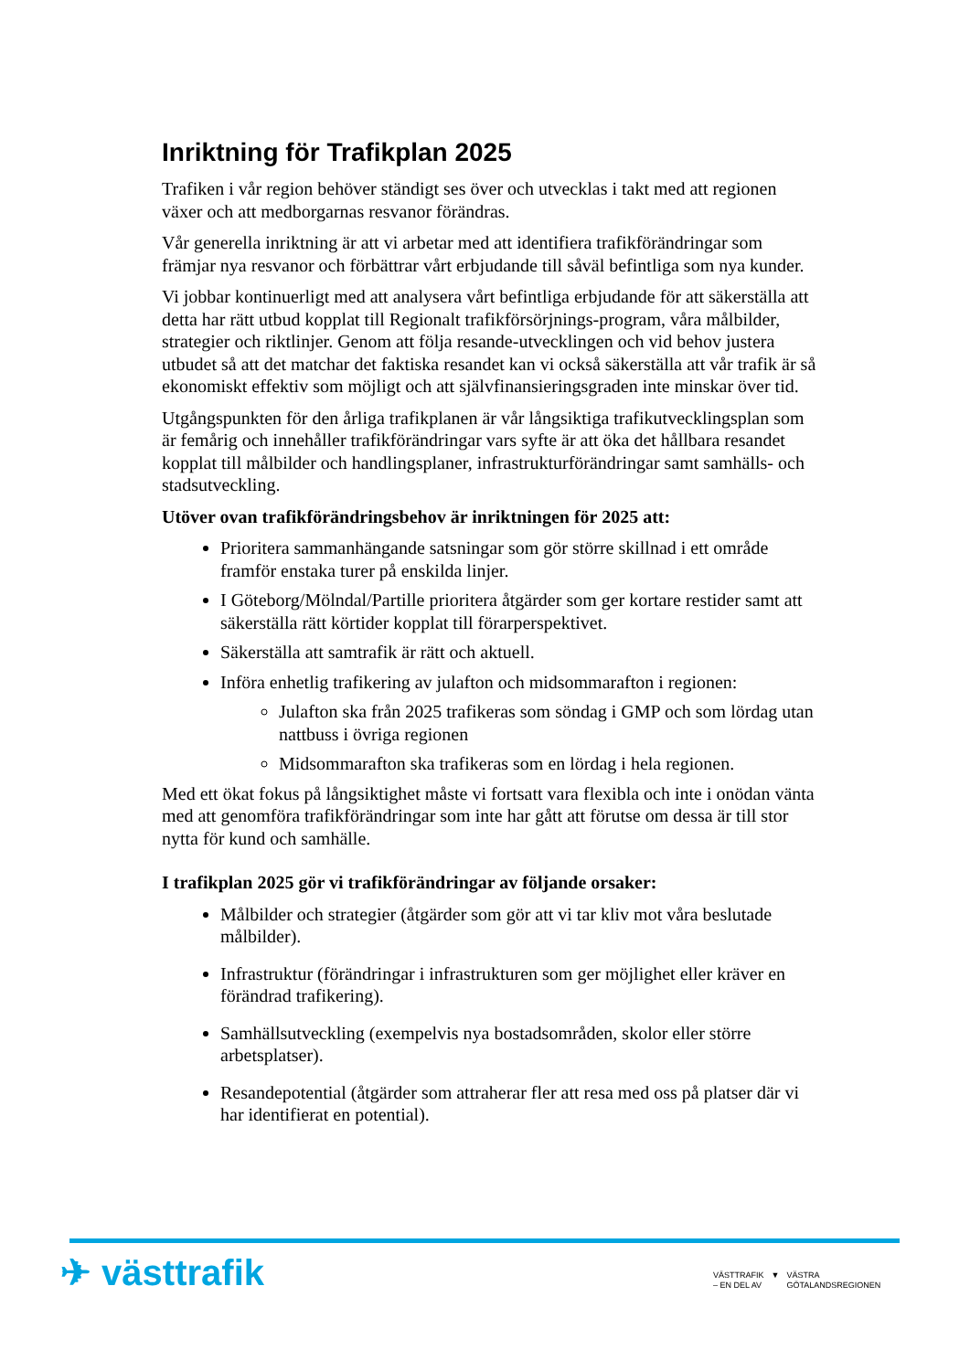Inriktning för Trafikplan 2025
Trafiken i vår region behöver ständigt ses över och utvecklas i takt med att regionen växer och att medborgarnas resvanor förändras.
Vår generella inriktning är att vi arbetar med att identifiera trafikförändringar som främjar nya resvanor och förbättrar vårt erbjudande till såväl befintliga som nya kunder.
Vi jobbar kontinuerligt med att analysera vårt befintliga erbjudande för att säkerställa att detta har rätt utbud kopplat till Regionalt trafikförsörjnings-program, våra målbilder, strategier och riktlinjer. Genom att följa resande-utvecklingen och vid behov justera utbudet så att det matchar det faktiska resandet kan vi också säkerställa att vår trafik är så ekonomiskt effektiv som möjligt och att självfinansieringsgraden inte minskar över tid.
Utgångspunkten för den årliga trafikplanen är vår långsiktiga trafikutvecklingsplan som är femårig och innehåller trafikförändringar vars syfte är att öka det hållbara resandet kopplat till målbilder och handlingsplaner, infrastrukturförändringar samt samhälls- och stadsutveckling.
Utöver ovan trafikförändringsbehov är inriktningen för 2025 att:
Prioritera sammanhängande satsningar som gör större skillnad i ett område framför enstaka turer på enskilda linjer.
I Göteborg/Mölndal/Partille prioritera åtgärder som ger kortare restider samt att säkerställa rätt körtider kopplat till förarperspektivet.
Säkerställa att samtrafik är rätt och aktuell.
Införa enhetlig trafikering av julafton och midsommarafton i regionen:
Julafton ska från 2025 trafikeras som söndag i GMP och som lördag utan nattbuss i övriga regionen
Midsommarafton ska trafikeras som en lördag i hela regionen.
Med ett ökat fokus på långsiktighet måste vi fortsatt vara flexibla och inte i onödan vänta med att genomföra trafikförändringar som inte har gått att förutse om dessa är till stor nytta för kund och samhälle.
I trafikplan 2025 gör vi trafikförändringar av följande orsaker:
Målbilder och strategier (åtgärder som gör att vi tar kliv mot våra beslutade målbilder).
Infrastruktur (förändringar i infrastrukturen som ger möjlighet eller kräver en förändrad trafikering).
Samhällsutveckling (exempelvis nya bostadsområden, skolor eller större arbetsplatser).
Resandepotential (åtgärder som attraherar fler att resa med oss på platser där vi har identifierat en potential).
✈ västtrafik
VÄSTTRAFIK
– EN DEL AV
▼ VÄSTRA
GÖTALANDSREGIONEN